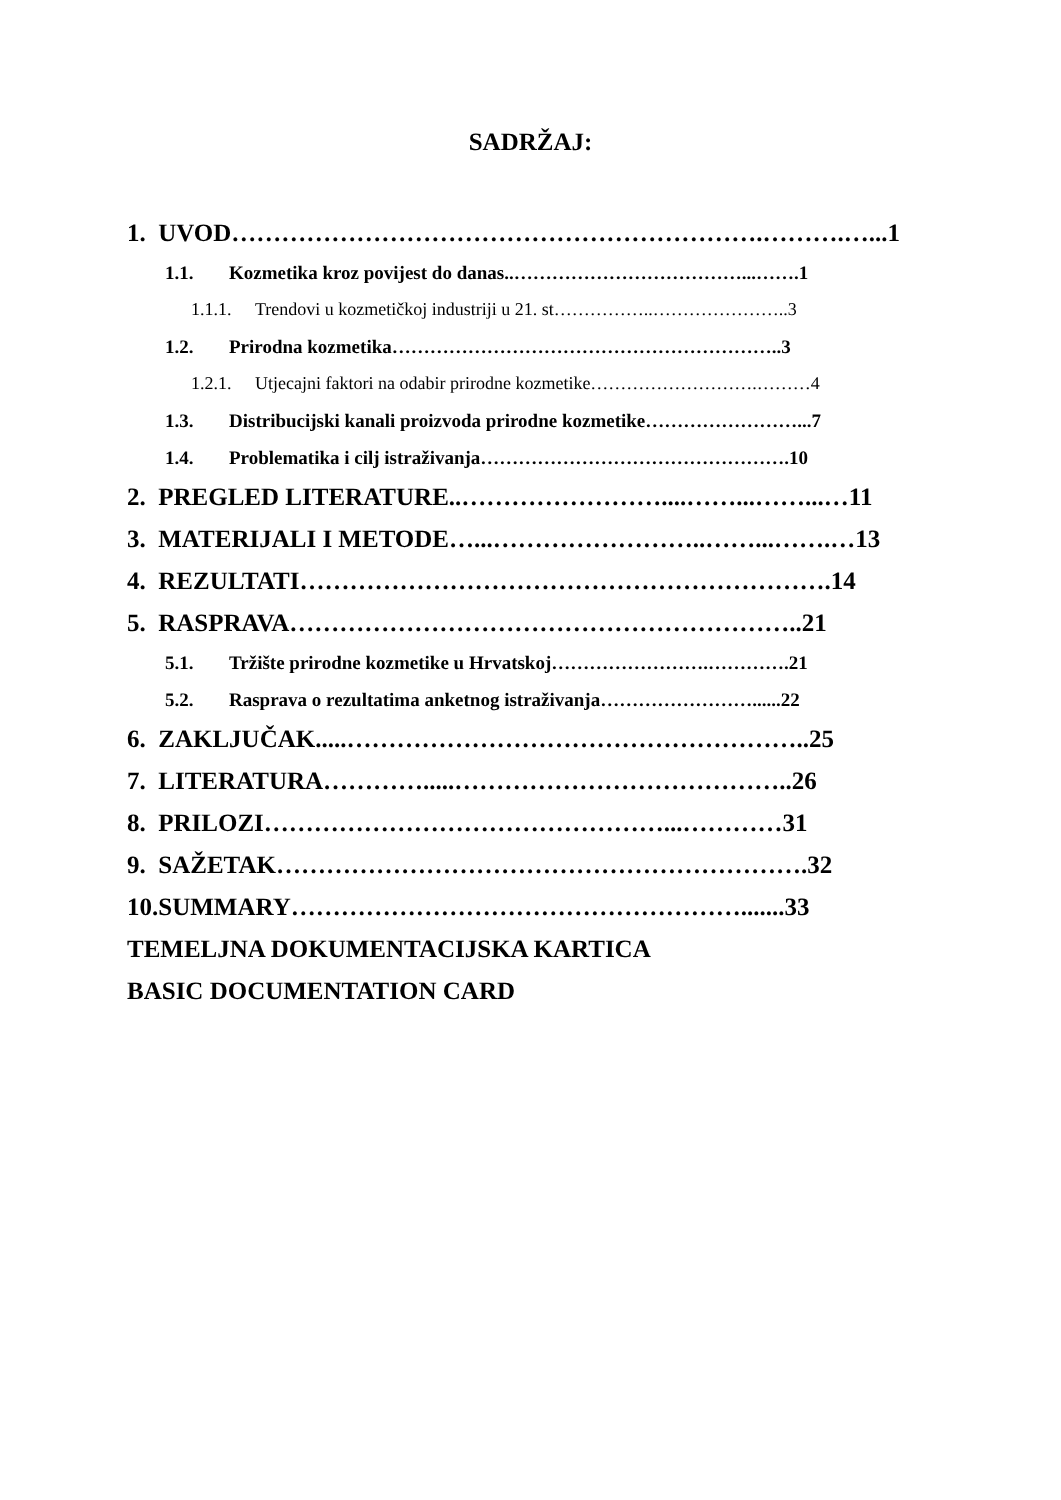SADRŽAJ:
1. UVOD……………………………………………………….……….…...1
1.1. Kozmetika kroz povijest do danas..………………………………...…….1
1.1.1. Trendovi u kozmetičkoj industriji u 21. st……………..…………………..3
1.2. Prirodna kozmetika……………………………………………………..3
1.2.1. Utjecajni faktori na odabir prirodne kozmetike……………………….………4
1.3. Distribucijski kanali proizvoda prirodne kozmetike……………………...7
1.4. Problematika i cilj istraživanja………………………………………….10
2. PREGLED LITERATURE..……………………....……...……...…11
3. MATERIJALI I METODE…...……………………..……...…….…13
4. REZULTATI……………………………………………………….14
5. RASPRAVA……………………………………………………..21
5.1. Tržište prirodne kozmetike u Hrvatskoj…………………….………….21
5.2. Rasprava o rezultatima anketnog istraživanja……………………......22
6. ZAKLJUČAK.....………………………………………………..25
7. LITERATURA………….....…………………………………..26
8. PRILOZI…………………………………………...…………31
9. SAŽETAK……………………………………………………….32
10.SUMMARY……………………………………………….......33
TEMELJNA DOKUMENTACIJSKA KARTICA
BASIC DOCUMENTATION CARD